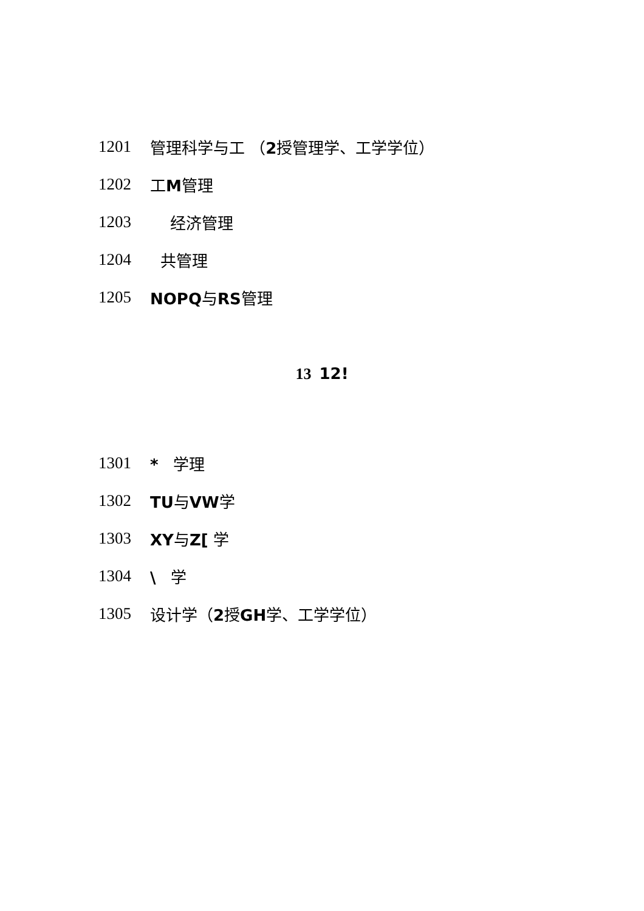1201 管理科学与工 （2授管理学、工学学位）
1202 工M管理
1203 经济管理
1204 共管理
1205 NOPQ与RS管理
13 12!
1301 * 学理
1302 TU与VW学
1303 XY与Z[ 学
1304 \ 学
1305 设计学（2授GH学、工学学位）